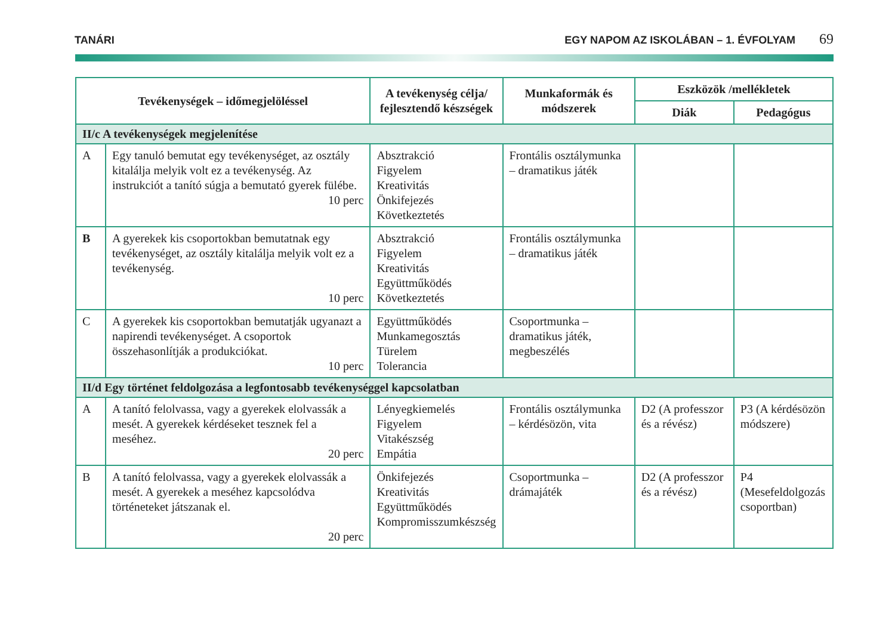TANÁRI EGY NAPOM AZ ISKOLÁBAN – 1. ÉVFOLYAM 69
| Tevékenységek – időmegjelöléssel | | A tevékenység célja/ fejlesztendő készségek | Munkaformák és módszerek | Eszközök /mellékletek | |
| --- | --- | --- | --- | --- | --- |
| | | | | Diák | Pedagógus |
| II/c A tevékenységek megjelenítése | | | | | |
| A | Egy tanuló bemutat egy tevékenységet, az osztály kitalálja melyik volt ez a tevékenység. Az instrukciót a tanító súgja a bemutató gyerek fülébe. 10 perc | Absztrakció Figyelem Kreativitás Önkifejezés Következtetés | Frontális osztálymunka – dramatikus játék | | |
| B | A gyerekek kis csoportokban bemutatnak egy tevékenységet, az osztály kitalálja melyik volt ez a tevékenység. 10 perc | Absztrakció Figyelem Kreativitás Együttműködés Következtetés | Frontális osztálymunka – dramatikus játék | | |
| C | A gyerekek kis csoportokban bemutatják ugyanazt a napirendi tevékenységet. A csoportok összehasonlítják a produkciókat. 10 perc | Együttműködés Munkamegosztás Türelem Tolerancia | Csoportmunka – dramatikus játék, megbeszélés | | |
| II/d Egy történet feldolgozása a legfontosabb tevékenységgel kapcsolatban | | | | | |
| A | A tanító felolvassa, vagy a gyerekek elolvassák a mesét. A gyerekek kérdéseket tesznek fel a meséhez. 20 perc | Lényegkiemelés Figyelem Vitakészség Empátia | Frontális osztálymunka – kérdésözön, vita | D2 (A professzor és a révész) | P3 (A kérdésözön módszere) |
| B | A tanító felolvassa, vagy a gyerekek elolvassák a mesét. A gyerekek a meséhez kapcsolódva történeteket játszanak el. 20 perc | Önkifejezés Kreativitás Együttműködés Kompromisszumkészség | Csoportmunka – drámajáték | D2 (A professzor és a révész) | P4 (Mesefeldolgozás csoportban) |